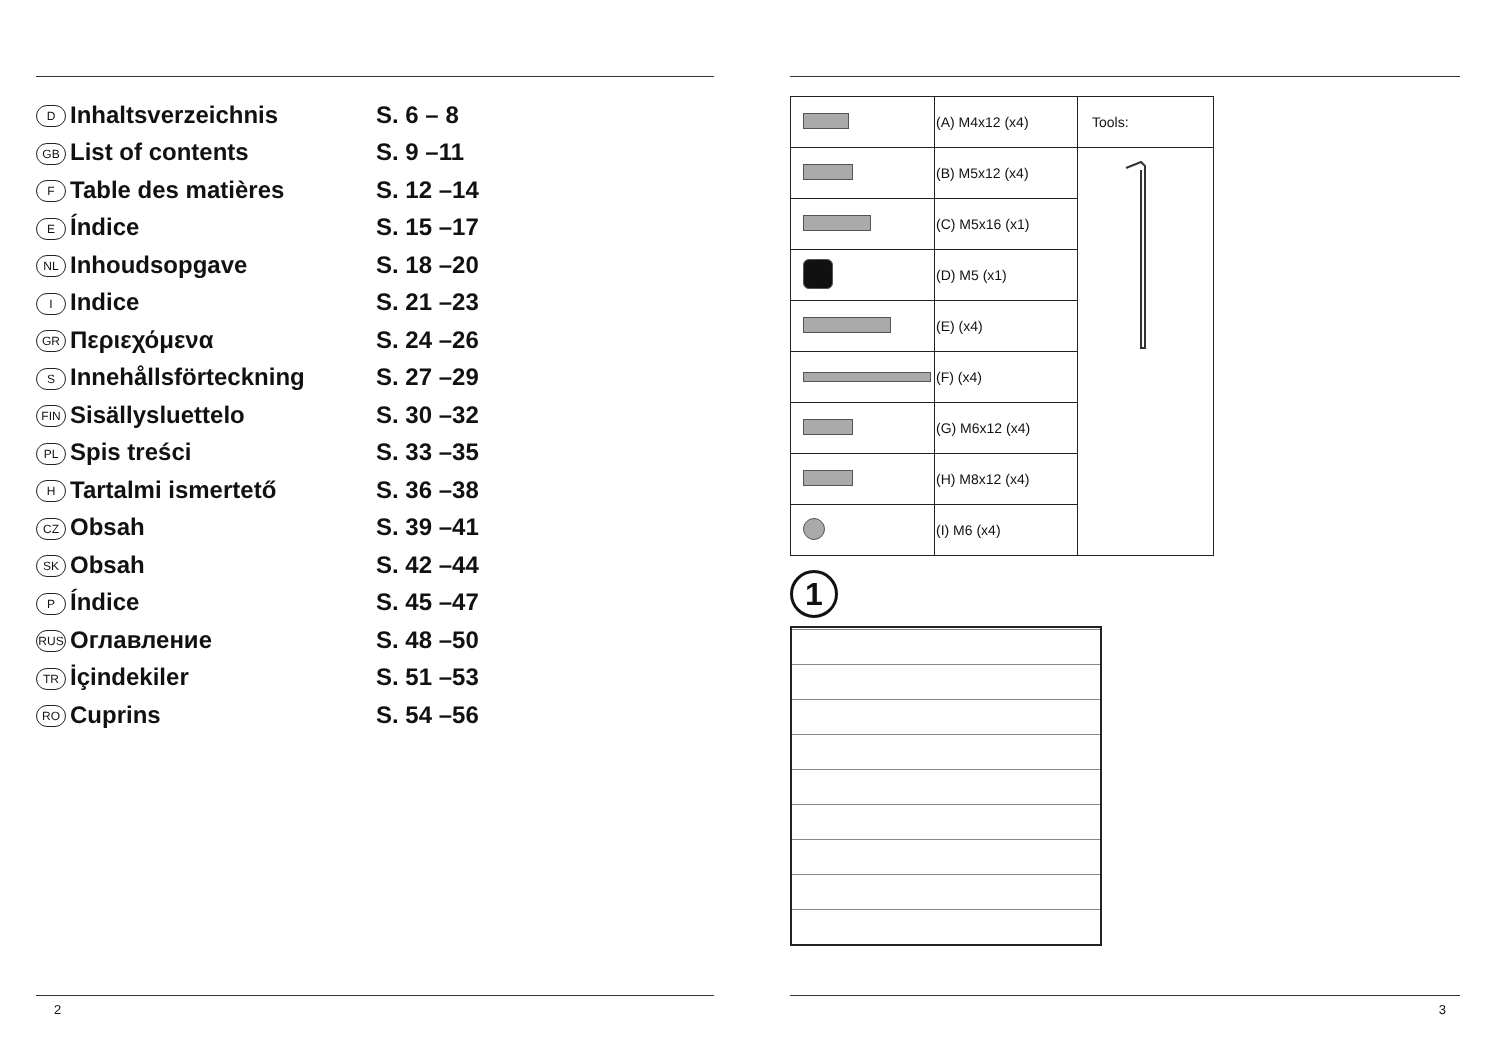| D Inhaltsverzeichnis | S. 6 – 8 |
| GB List of contents | S. 9 –11 |
| F Table des matières | S. 12 –14 |
| E Índice | S. 15 –17 |
| NL Inhoudsopgave | S. 18 –20 |
| I Indice | S. 21 –23 |
| GR Περιεχόμενα | S. 24 –26 |
| S Innehållsförteckning | S. 27 –29 |
| FIN Sisällysluettelo | S. 30 –32 |
| PL Spis treści | S. 33 –35 |
| H Tartalmi ismertető | S. 36 –38 |
| CZ Obsah | S. 39 –41 |
| SK Obsah | S. 42 –44 |
| P Índice | S. 45 –47 |
| RUS Оглавление | S. 48 –50 |
| TR İçindekiler | S. 51 –53 |
| RO Cuprins | S. 54 –56 |
2
| | (A) M4x12 (x4) | Tools: |
| | (B) M5x12 (x4) | |
| | (C) M5x16 (x1) | |
| | (D) M5 (x1) | |
| | (E) (x4) | |
| | (F) (x4) | |
| | (G) M6x12 (x4) | |
| | (H) M8x12 (x4) | |
| | (I) M6 (x4) | |
1
3